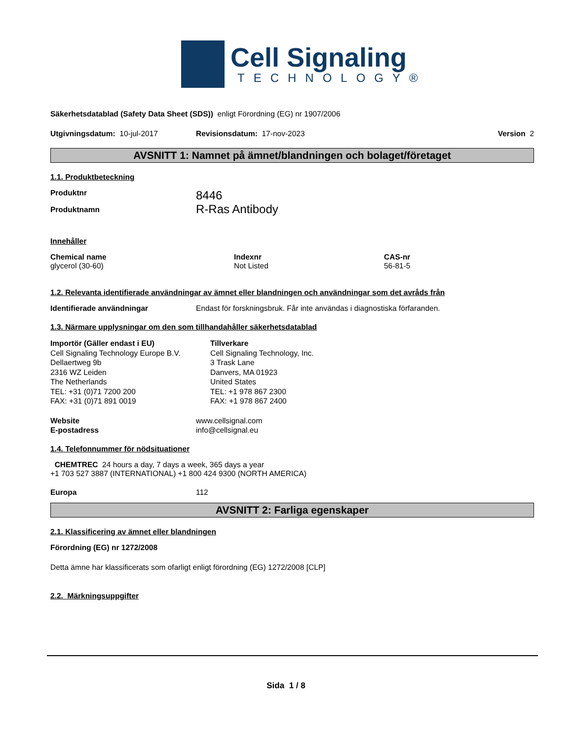Cell Signaling
TECHNOLOGY®
Säkerhetsdatablad (Safety Data Sheet (SDS)) enligt Förordning (EG) nr 1907/2006
Utgivningsdatum: 10-jul-2017 Revisionsdatum: 17-nov-2023 Version 2
AVSNITT 1: Namnet på ämnet/blandningen och bolaget/företaget
1.1. Produktbeteckning
Produktnr
8446
Produktnamn
R-Ras Antibody
Innehåller
| Chemical name glycerol (30-60) | Indexnr Not Listed | CAS-nr 56-81-5 |
1.2. Relevanta identifierade användningar av ämnet eller blandningen och användningar som det avråds från
Identifierade användningar Endast för forskningsbruk. Får inte användas i diagnostiska förfaranden.
1.3. Närmare upplysningar om den som tillhandahåller säkerhetsdatablad
Importör (Gäller endast i EU)
Cell Signaling Technology Europe B.V.
Dellaertweg 9b
2316 WZ Leiden
The Netherlands
TEL: +31 (0)71 7200 200
FAX: +31 (0)71 891 0019
Tillverkare
Cell Signaling Technology, Inc.
3 Trask Lane
Danvers, MA 01923
United States
TEL: +1 978 867 2300
FAX: +1 978 867 2400
Website
E-postadress
www.cellsignal.com
info@cellsignal.eu
1.4. Telefonnummer för nödsituationer
CHEMTREC 24 hours a day, 7 days a week, 365 days a year
+1 703 527 3887 (INTERNATIONAL) +1 800 424 9300 (NORTH AMERICA)
Europa 112
AVSNITT 2: Farliga egenskaper
2.1. Klassificering av ämnet eller blandningen
Förordning (EG) nr 1272/2008
Detta ämne har klassificerats som ofarligt enligt förordning (EG) 1272/2008 [CLP]
2.2. Märkningsuppgifter
Sida 1 / 8